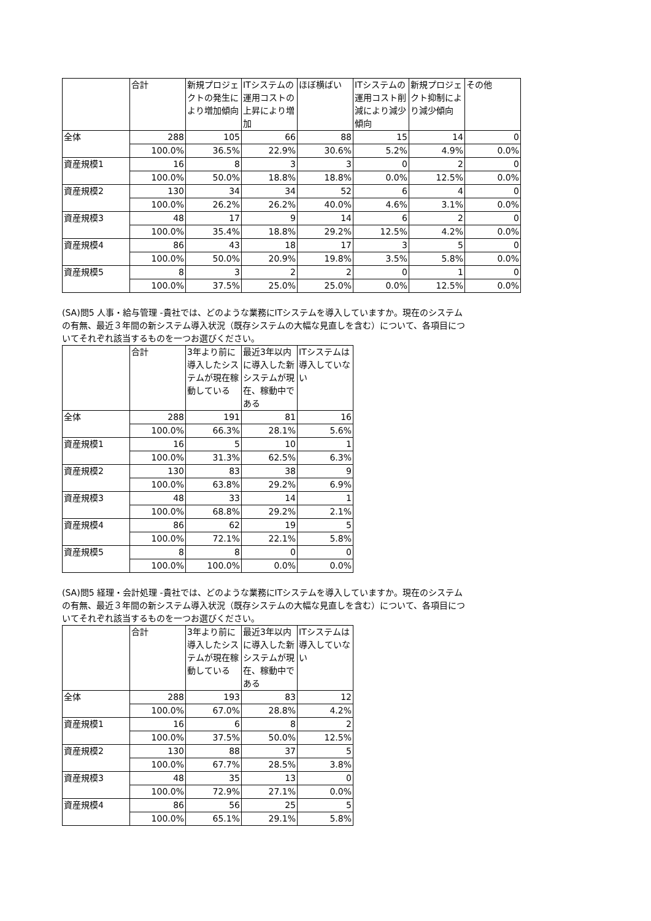| | 合計 | 新規プロジェクトの発生により増加傾向 | ITシステムの運用コストの上昇により増加 | ほぼ横ばい | ITシステムの運用コスト削減により減少傾向 | 新規プロジェクト抑制により減少傾向 | その他 |
| --- | --- | --- | --- | --- | --- | --- | --- |
| 全体 | 288 | 105 | 66 | 88 | 15 | 14 | 0 |
| | 100.0% | 36.5% | 22.9% | 30.6% | 5.2% | 4.9% | 0.0% |
| 資産規模1 | 16 | 8 | 3 | 3 | 0 | 2 | 0 |
| | 100.0% | 50.0% | 18.8% | 18.8% | 0.0% | 12.5% | 0.0% |
| 資産規模2 | 130 | 34 | 34 | 52 | 6 | 4 | 0 |
| | 100.0% | 26.2% | 26.2% | 40.0% | 4.6% | 3.1% | 0.0% |
| 資産規模3 | 48 | 17 | 9 | 14 | 6 | 2 | 0 |
| | 100.0% | 35.4% | 18.8% | 29.2% | 12.5% | 4.2% | 0.0% |
| 資産規模4 | 86 | 43 | 18 | 17 | 3 | 5 | 0 |
| | 100.0% | 50.0% | 20.9% | 19.8% | 3.5% | 5.8% | 0.0% |
| 資産規模5 | 8 | 3 | 2 | 2 | 0 | 1 | 0 |
| | 100.0% | 37.5% | 25.0% | 25.0% | 0.0% | 12.5% | 0.0% |
(SA)問5 人事・給与管理 -貴社では、どのような業務にITシステムを導入していますか。現在のシステムの有無、最近３年間の新システム導入状況（既存システムの大幅な見直しを含む）について、各項目についてそれぞれ該当するものを一つお選びください。
| | 合計 | 3年より前に導入したシステムが現在稼動している | 最近3年以内に導入した新システムが現在、稼動中である | ITシステムは導入していない |
| --- | --- | --- | --- | --- |
| 全体 | 288 | 191 | 81 | 16 |
| | 100.0% | 66.3% | 28.1% | 5.6% |
| 資産規模1 | 16 | 5 | 10 | 1 |
| | 100.0% | 31.3% | 62.5% | 6.3% |
| 資産規模2 | 130 | 83 | 38 | 9 |
| | 100.0% | 63.8% | 29.2% | 6.9% |
| 資産規模3 | 48 | 33 | 14 | 1 |
| | 100.0% | 68.8% | 29.2% | 2.1% |
| 資産規模4 | 86 | 62 | 19 | 5 |
| | 100.0% | 72.1% | 22.1% | 5.8% |
| 資産規模5 | 8 | 8 | 0 | 0 |
| | 100.0% | 100.0% | 0.0% | 0.0% |
(SA)問5 経理・会計処理 -貴社では、どのような業務にITシステムを導入していますか。現在のシステムの有無、最近３年間の新システム導入状況（既存システムの大幅な見直しを含む）について、各項目についてそれぞれ該当するものを一つお選びください。
| | 合計 | 3年より前に導入したシステムが現在稼動している | 最近3年以内に導入した新システムが現在、稼動中である | ITシステムは導入していない |
| --- | --- | --- | --- | --- |
| 全体 | 288 | 193 | 83 | 12 |
| | 100.0% | 67.0% | 28.8% | 4.2% |
| 資産規模1 | 16 | 6 | 8 | 2 |
| | 100.0% | 37.5% | 50.0% | 12.5% |
| 資産規模2 | 130 | 88 | 37 | 5 |
| | 100.0% | 67.7% | 28.5% | 3.8% |
| 資産規模3 | 48 | 35 | 13 | 0 |
| | 100.0% | 72.9% | 27.1% | 0.0% |
| 資産規模4 | 86 | 56 | 25 | 5 |
| | 100.0% | 65.1% | 29.1% | 5.8% |